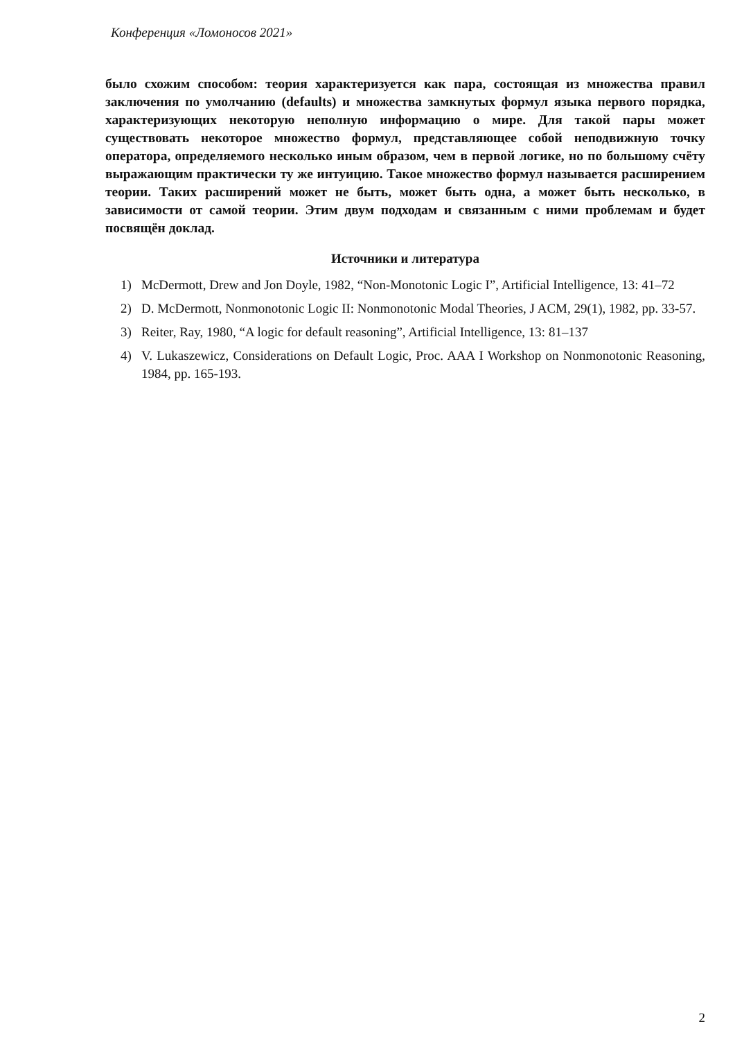Конференция «Ломоносов 2021»
было схожим способом: теория характеризуется как пара, состоящая из множества правил заключения по умолчанию (defaults) и множества замкнутых формул языка первого порядка, характеризующих некоторую неполную информацию о мире. Для такой пары может существовать некоторое множество формул, представляющее собой неподвижную точку оператора, определяемого несколько иным образом, чем в первой логике, но по большому счёту выражающим практически ту же интуицию. Такое множество формул называется расширением теории. Таких расширений может не быть, может быть одна, а может быть несколько, в зависимости от самой теории. Этим двум подходам и связанным с ними проблемам и будет посвящён доклад.
Источники и литература
1) McDermott, Drew and Jon Doyle, 1982, “Non-Monotonic Logic I”, Artificial Intelligence, 13: 41–72
2) D. McDermott, Nonmonotonic Logic II: Nonmonotonic Modal Theories, J ACM, 29(1), 1982, pp. 33-57.
3) Reiter, Ray, 1980, “A logic for default reasoning”, Artificial Intelligence, 13: 81–137
4) V. Lukaszewicz, Considerations on Default Logic, Proc. AAA I Workshop on Nonmonotonic Reasoning, 1984, pp. 165-193.
2